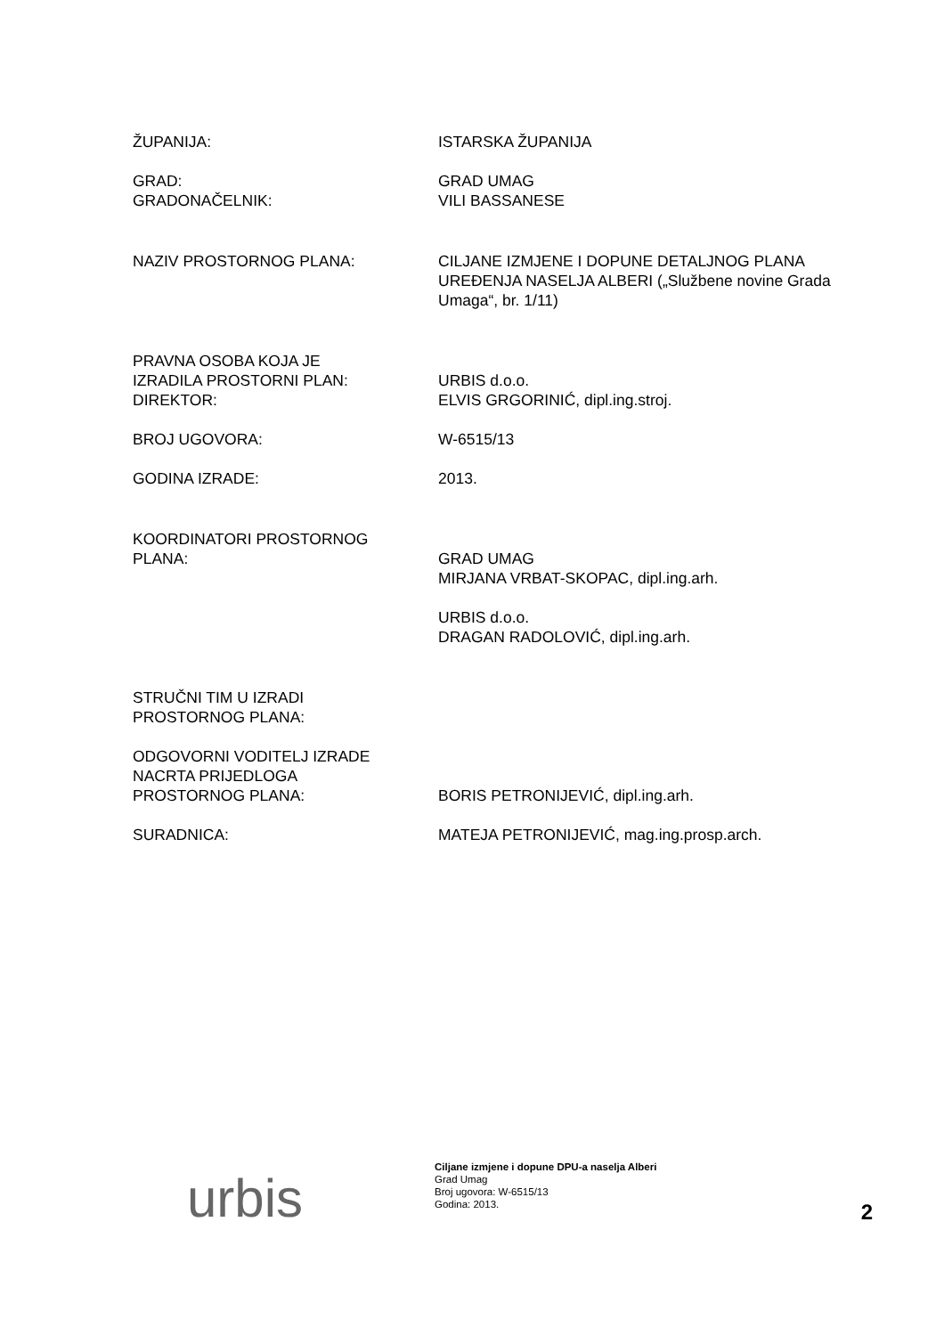ŽUPANIJA: ISTARSKA ŽUPANIJA
GRAD:
GRADONAČELNIK:
GRAD UMAG
VILI BASSANESE
NAZIV PROSTORNOG PLANA: CILJANE IZMJENE I DOPUNE DETALJNOG PLANA UREĐENJA NASELJA ALBERI („Službene novine Grada Umaga“, br. 1/11)
PRAVNA OSOBA KOJA JE
IZRADILA PROSTORNI PLAN:
DIREKTOR:
URBIS d.o.o.
ELVIS GRGORINIĆ, dipl.ing.stroj.
BROJ UGOVORA: W-6515/13
GODINA IZRADE: 2013.
KOORDINATORI PROSTORNOG
PLANA:
GRAD UMAG
MIRJANA VRBAT-SKOPAC, dipl.ing.arh.
URBIS d.o.o.
DRAGAN RADOLOVIĆ, dipl.ing.arh.
STRUČNI TIM U IZRADI
PROSTORNOG PLANA:
ODGOVORNI VODITELJ IZRADE
NACRTA PRIJEDLOGA
PROSTORNOG PLANA:
BORIS PETRONIJEVIĆ, dipl.ing.arh.
SURADNICA: MATEJA PETRONIJEVIĆ, mag.ing.prosp.arch.
urbis
Ciljane izmjene i dopune DPU-a naselja Alberi
Grad Umag
Broj ugovora: W-6515/13
Godina: 2013.
2